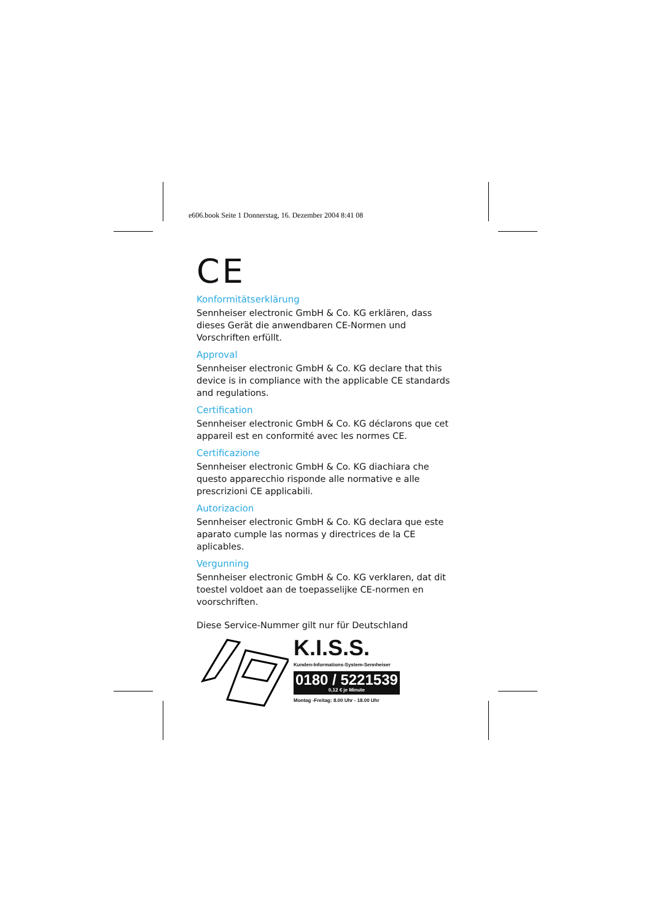e606.book Seite 1 Donnerstag, 16. Dezember 2004 8:41 08
CE
Konformitätserklärung
Sennheiser electronic GmbH & Co. KG erklären, dass dieses Gerät die anwendbaren CE-Normen und Vorschriften erfüllt.
Approval
Sennheiser electronic GmbH & Co. KG declare that this device is in compliance with the applicable CE standards and regulations.
Certification
Sennheiser electronic GmbH & Co. KG déclarons que cet appareil est en conformité avec les normes CE.
Certificazione
Sennheiser electronic GmbH & Co. KG diachiara che questo apparecchio risponde alle normative e alle prescrizioni CE applicabili.
Autorizacion
Sennheiser electronic GmbH & Co. KG declara que este aparato cumple las normas y directrices de la CE aplicables.
Vergunning
Sennheiser electronic GmbH & Co. KG verklaren, dat dit toestel voldoet aan de toepasselijke CE-normen en voorschriften.
Diese Service-Nummer gilt nur für Deutschland
K.I.S.S.
Kunden-Informations-System-Sennheiser
0180 / 5221539
0,12 € je Minute
Montag -Freitag: 8.00 Uhr - 18.00 Uhr